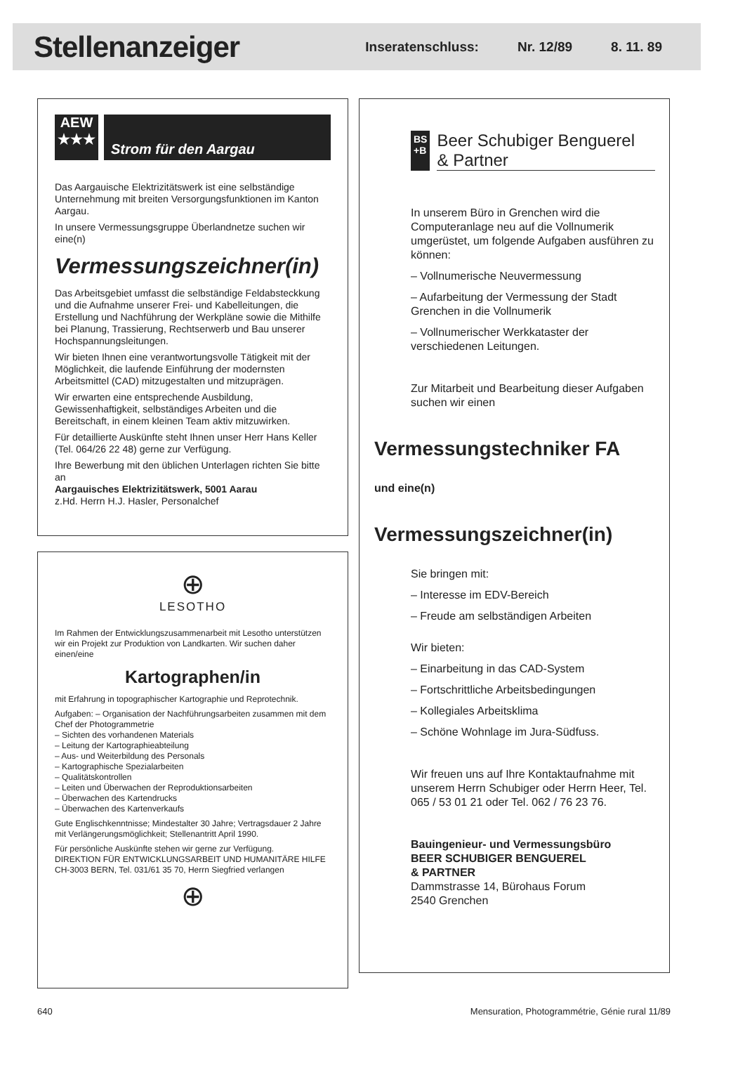Stellenanzeiger
Inseratenschluss: Nr. 12/89 8. 11. 89
AEW
★★★
Strom für den Aargau
Das Aargauische Elektrizitätswerk ist eine selbständige Unternehmung mit breiten Versorgungsfunktionen im Kanton Aargau.
In unsere Vermessungsgruppe Überlandnetze suchen wir eine(n)
Vermessungszeichner(in)
Das Arbeitsgebiet umfasst die selbständige Feldabsteckkung und die Aufnahme unserer Frei- und Kabelleitungen, die Erstellung und Nachführung der Werkpläne sowie die Mithilfe bei Planung, Trassierung, Rechtserwerb und Bau unserer Hochspannungsleitungen.
Wir bieten Ihnen eine verantwortungsvolle Tätigkeit mit der Möglichkeit, die laufende Einführung der modernsten Arbeitsmittel (CAD) mitzugestalten und mitzuprägen.
Wir erwarten eine entsprechende Ausbildung, Gewissenhaftigkeit, selbständiges Arbeiten und die Bereitschaft, in einem kleinen Team aktiv mitzuwirken.
Für detaillierte Auskünfte steht Ihnen unser Herr Hans Keller (Tel. 064/26 22 48) gerne zur Verfügung.
Ihre Bewerbung mit den üblichen Unterlagen richten Sie bitte an
Aargauisches Elektrizitätswerk, 5001 Aarau
z.Hd. Herrn H.J. Hasler, Personalchef
⊕
LESOTHO
Im Rahmen der Entwicklungszusammenarbeit mit Lesotho unterstützen wir ein Projekt zur Produktion von Landkarten. Wir suchen daher einen/eine
Kartographen/in
mit Erfahrung in topographischer Kartographie und Reprotechnik.
Aufgaben: – Organisation der Nachführungsarbeiten zusammen mit dem Chef der Photogrammetrie
– Sichten des vorhandenen Materials
– Leitung der Kartographieabteilung
– Aus- und Weiterbildung des Personals
– Kartographische Spezialarbeiten
– Qualitätskontrollen
– Leiten und Überwachen der Reproduktionsarbeiten
– Überwachen des Kartendrucks
– Überwachen des Kartenverkaufs
Gute Englischkenntnisse; Mindestalter 30 Jahre; Vertragsdauer 2 Jahre mit Verlängerungsmöglichkeit; Stellenantritt April 1990.
Für persönliche Auskünfte stehen wir gerne zur Verfügung.
DIREKTION FÜR ENTWICKLUNGSARBEIT UND HUMANITÄRE HILFE
CH-3003 BERN, Tel. 031/61 35 70, Herrn Siegfried verlangen
⊕
BS
+B
Beer Schubiger Benguerel
& Partner
In unserem Büro in Grenchen wird die Computeranlage neu auf die Vollnumerik umgerüstet, um folgende Aufgaben ausführen zu können:
– Vollnumerische Neuvermessung
– Aufarbeitung der Vermessung der Stadt Grenchen in die Vollnumerik
– Vollnumerischer Werkkataster der verschiedenen Leitungen.
Zur Mitarbeit und Bearbeitung dieser Aufgaben suchen wir einen
Vermessungstechniker FA
und eine(n)
Vermessungszeichner(in)
Sie bringen mit:
– Interesse im EDV-Bereich
– Freude am selbständigen Arbeiten
Wir bieten:
– Einarbeitung in das CAD-System
– Fortschrittliche Arbeitsbedingungen
– Kollegiales Arbeitsklima
– Schöne Wohnlage im Jura-Südfuss.
Wir freuen uns auf Ihre Kontaktaufnahme mit unserem Herrn Schubiger oder Herrn Heer, Tel. 065 / 53 01 21 oder Tel. 062 / 76 23 76.
Bauingenieur- und Vermessungsbüro
BEER SCHUBIGER BENGUEREL
& PARTNER
Dammstrasse 14, Bürohaus Forum
2540 Grenchen
640 Mensuration, Photogrammétrie, Génie rural 11/89